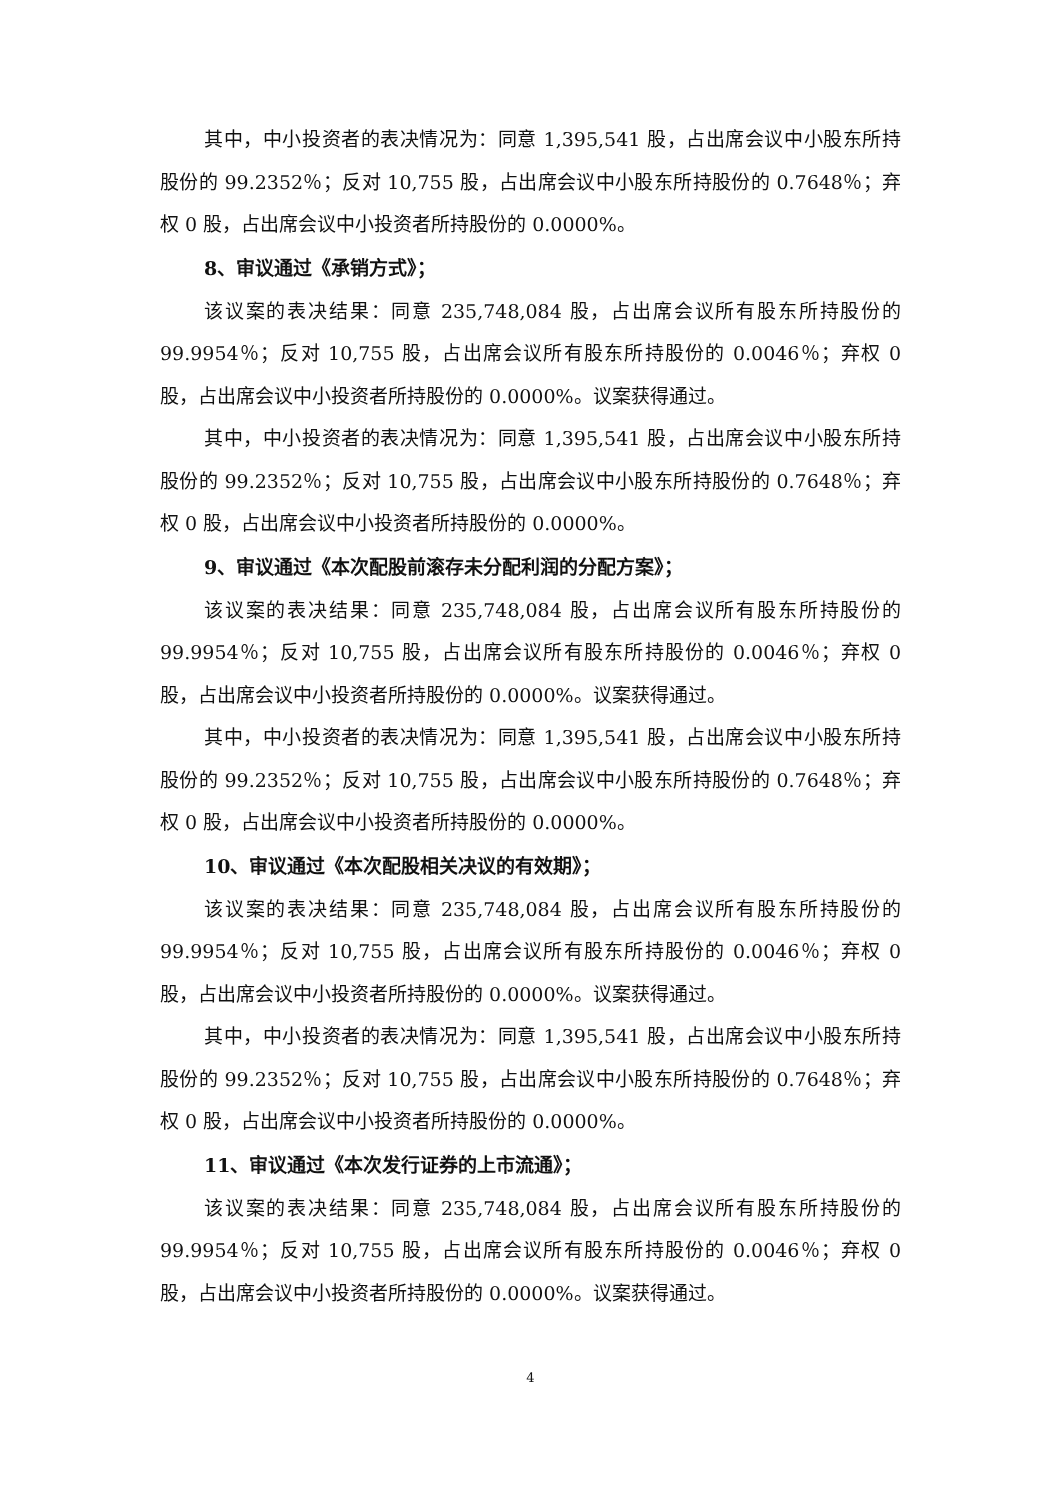其中，中小投资者的表决情况为：同意 1,395,541 股，占出席会议中小股东所持股份的 99.2352％；反对 10,755 股，占出席会议中小股东所持股份的 0.7648％；弃权 0 股，占出席会议中小投资者所持股份的 0.0000%。
8、审议通过《承销方式》；
该议案的表决结果：同意 235,748,084 股，占出席会议所有股东所持股份的 99.9954％；反对 10,755 股，占出席会议所有股东所持股份的 0.0046％；弃权 0 股，占出席会议中小投资者所持股份的 0.0000%。议案获得通过。
其中，中小投资者的表决情况为：同意 1,395,541 股，占出席会议中小股东所持股份的 99.2352％；反对 10,755 股，占出席会议中小股东所持股份的 0.7648％；弃权 0 股，占出席会议中小投资者所持股份的 0.0000%。
9、审议通过《本次配股前滚存未分配利润的分配方案》；
该议案的表决结果：同意 235,748,084 股，占出席会议所有股东所持股份的 99.9954％；反对 10,755 股，占出席会议所有股东所持股份的 0.0046％；弃权 0 股，占出席会议中小投资者所持股份的 0.0000%。议案获得通过。
其中，中小投资者的表决情况为：同意 1,395,541 股，占出席会议中小股东所持股份的 99.2352％；反对 10,755 股，占出席会议中小股东所持股份的 0.7648％；弃权 0 股，占出席会议中小投资者所持股份的 0.0000%。
10、审议通过《本次配股相关决议的有效期》；
该议案的表决结果：同意 235,748,084 股，占出席会议所有股东所持股份的 99.9954％；反对 10,755 股，占出席会议所有股东所持股份的 0.0046％；弃权 0 股，占出席会议中小投资者所持股份的 0.0000%。议案获得通过。
其中，中小投资者的表决情况为：同意 1,395,541 股，占出席会议中小股东所持股份的 99.2352％；反对 10,755 股，占出席会议中小股东所持股份的 0.7648％；弃权 0 股，占出席会议中小投资者所持股份的 0.0000%。
11、审议通过《本次发行证券的上市流通》；
该议案的表决结果：同意 235,748,084 股，占出席会议所有股东所持股份的 99.9954％；反对 10,755 股，占出席会议所有股东所持股份的 0.0046％；弃权 0 股，占出席会议中小投资者所持股份的 0.0000%。议案获得通过。
4